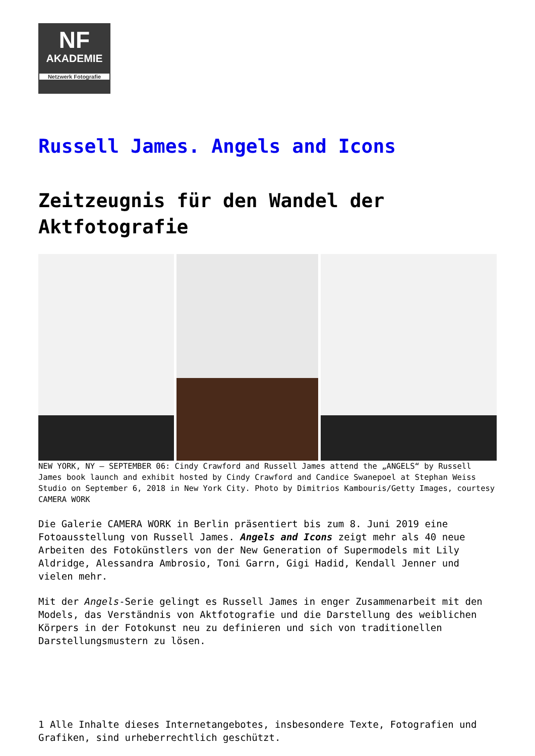NF
AKADEMIE
Netzwerk Fotografie
Russell James. Angels and Icons
Zeitzeugnis für den Wandel der Aktfotografie
NEW YORK, NY – SEPTEMBER 06: Cindy Crawford and Russell James attend the „ANGELS“ by Russell James book launch and exhibit hosted by Cindy Crawford and Candice Swanepoel at Stephan Weiss Studio on September 6, 2018 in New York City. Photo by Dimitrios Kambouris/Getty Images, courtesy CAMERA WORK
Die Galerie CAMERA WORK in Berlin präsentiert bis zum 8. Juni 2019 eine Fotoausstellung von Russell James. Angels and Icons zeigt mehr als 40 neue Arbeiten des Fotokünstlers von der New Generation of Supermodels mit Lily Aldridge, Alessandra Ambrosio, Toni Garrn, Gigi Hadid, Kendall Jenner und vielen mehr.
Mit der Angels-Serie gelingt es Russell James in enger Zusammenarbeit mit den Models, das Verständnis von Aktfotografie und die Darstellung des weiblichen Körpers in der Fotokunst neu zu definieren und sich von traditionellen Darstellungsmustern zu lösen.
1 Alle Inhalte dieses Internetangebotes, insbesondere Texte, Fotografien und Grafiken, sind urheberrechtlich geschützt.